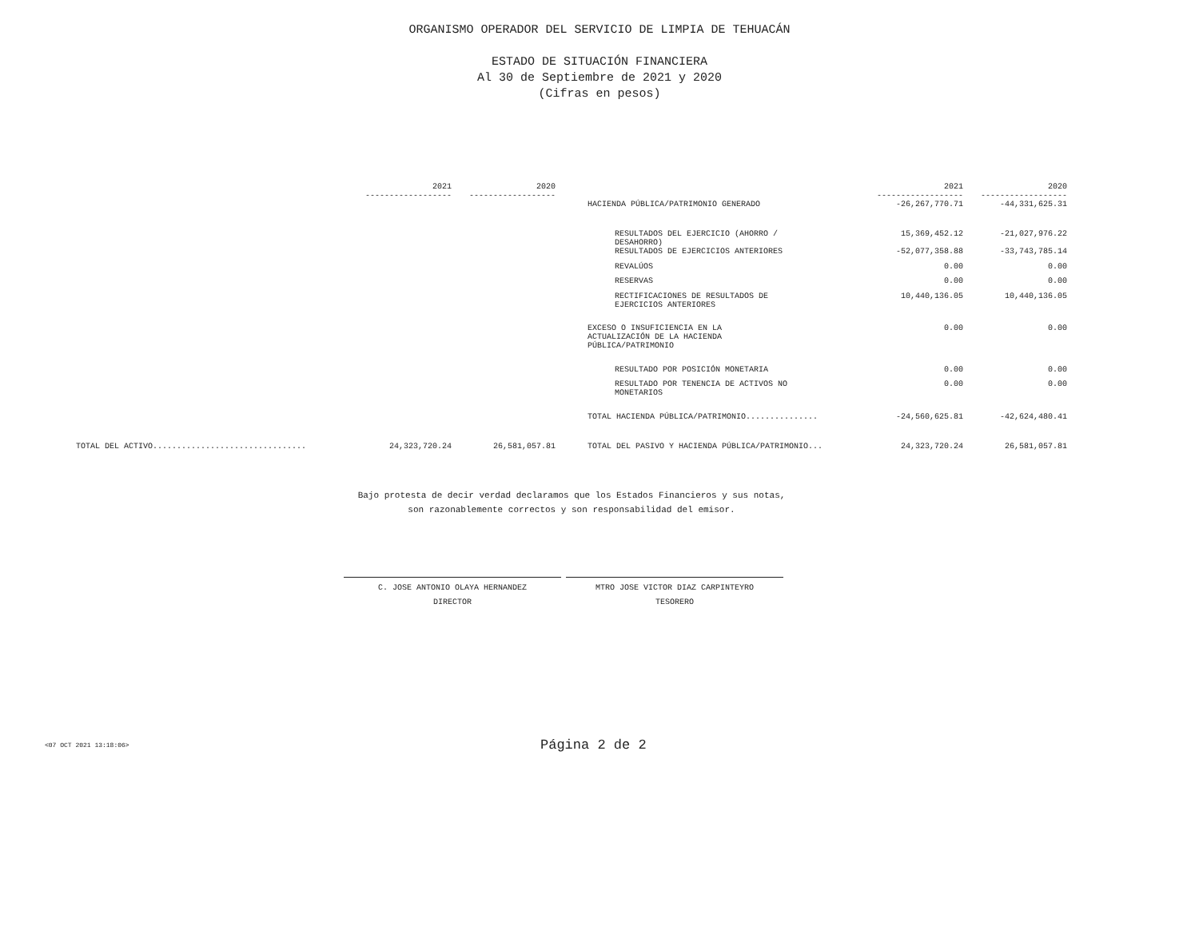ORGANISMO OPERADOR DEL SERVICIO DE LIMPIA DE TEHUACÁN
ESTADO DE SITUACIÓN FINANCIERA
Al 30 de Septiembre de 2021 y 2020
(Cifras en pesos)
| | 2021 ------------------ | 2020 ------------------ | | | 2021 ------------------ | 2020 ------------------ |
| --- | --- | --- | --- | --- | --- | --- |
| | | | | HACIENDA PÚBLICA/PATRIMONIO GENERADO | -26,267,770.71 | -44,331,625.31 |
| | | | | RESULTADOS DEL EJERCICIO (AHORRO / DESAHORRO) | 15,369,452.12 | -21,027,976.22 |
| | | | | RESULTADOS DE EJERCICIOS ANTERIORES | -52,077,358.88 | -33,743,785.14 |
| | | | | REVALÚOS | 0.00 | 0.00 |
| | | | | RESERVAS | 0.00 | 0.00 |
| | | | | RECTIFICACIONES DE RESULTADOS DE EJERCICIOS ANTERIORES | 10,440,136.05 | 10,440,136.05 |
| | | | | EXCESO O INSUFICIENCIA EN LA ACTUALIZACIÓN DE LA HACIENDA PÚBLICA/PATRIMONIO | 0.00 | 0.00 |
| | | | | RESULTADO POR POSICIÓN MONETARIA | 0.00 | 0.00 |
| | | | | RESULTADO POR TENENCIA DE ACTIVOS NO MONETARIOS | 0.00 | 0.00 |
| | | | | TOTAL HACIENDA PÚBLICA/PATRIMONIO............... | -24,560,625.81 | -42,624,480.41 |
| TOTAL DEL ACTIVO................................ | 24,323,720.24 | 26,581,057.81 | | TOTAL DEL PASIVO Y HACIENDA PÚBLICA/PATRIMONIO... | 24,323,720.24 | 26,581,057.81 |
Bajo protesta de decir verdad declaramos que los Estados Financieros y sus notas,
son razonablemente correctos y son responsabilidad del emisor.
C. JOSE ANTONIO OLAYA HERNANDEZ
DIRECTOR
MTRO JOSE VICTOR DIAZ CARPINTEYRO
TESORERO
<07 OCT 2021 13:18:06> Página 2 de 2